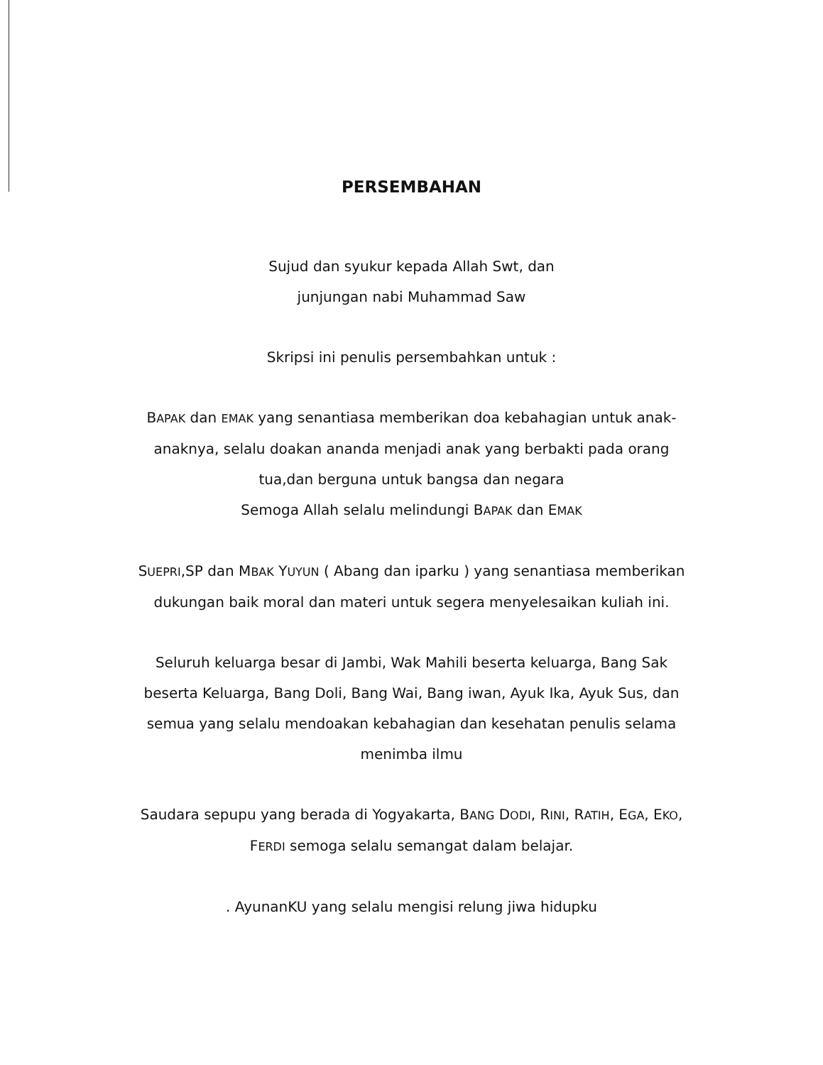PERSEMBAHAN
Sujud dan syukur kepada Allah Swt, dan
junjungan nabi Muhammad Saw
Skripsi ini penulis persembahkan untuk :
BAPAK dan EMAK yang senantiasa memberikan doa kebahagian untuk anak-anaknya, selalu doakan ananda menjadi anak yang berbakti pada orang tua,dan berguna untuk bangsa dan negara
Semoga Allah selalu melindungi BAPAK dan EMAK
SUEPRI,SP dan MBAK YUYUN ( Abang dan iparku ) yang senantiasa memberikan dukungan baik moral dan materi untuk segera menyelesaikan kuliah ini.
Seluruh keluarga besar di Jambi, Wak Mahili beserta keluarga, Bang Sak beserta Keluarga, Bang Doli, Bang Wai, Bang iwan, Ayuk Ika, Ayuk Sus, dan semua yang selalu mendoakan kebahagian dan kesehatan penulis selama menimba ilmu
Saudara sepupu yang berada di Yogyakarta, BANG DODI, RINI, RATIH, EGA, EKO, FERDI semoga selalu semangat dalam belajar.
. AyunanKU yang selalu mengisi relung jiwa hidupku